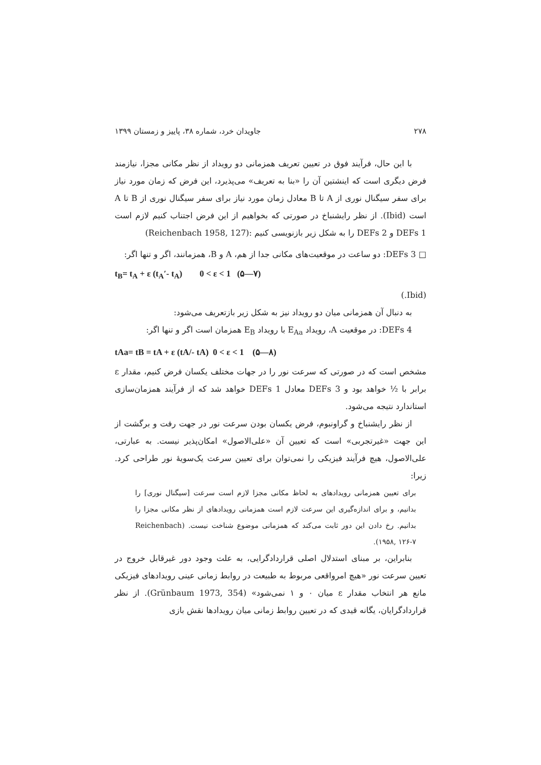۲۷۸ جاویدان خرد، شماره ۳۸، پاییز و زمستان ۱۳۹۹
با این حال، فرآیند فوق در تعیین تعریف همزمانی دو رویداد از نظر مکانی مجزا، نیازمند فرض دیگری است که اینشتین آن را «بنا به تعریف» می‌پذیرد، این فرض که زمان مورد نیاز برای سفر سیگنال نوری از A تا B معادل زمان مورد نیاز برای سفر سیگنال نوری از B تا A است (Ibid). از نظر رایشنباخ در صورتی که بخواهیم از این فرض اجتناب کنیم لازم است DEFs 1 و DEFs 2 را به شکل زیر بازنویسی کنیم :(Reichenbach 1958, 127)
□ DEFs 3: دو ساعت در موقعیت‌های مکانی جدا از هم، A و B، همزمانند، اگر و تنها اگر:
t<sub>B</sub>= t<sub>A</sub> + ε (t<sub>A</sub>′- t<sub>A</sub>) 0 < ε < 1 (۵—۷)
(Ibid.)
به دنبال آن همزمانی میان دو رویداد نیز به شکل زیر بازتعریف می‌شود:
DEFs 4: در موقعیت A، رویداد E<sub>Aa</sub> با رویداد E<sub>B</sub> همزمان است اگر و تنها اگر:
tAa= tB = tA + ε (tA/- tA) 0 < ε < 1 (۵—۸)
مشخص است که در صورتی که سرعت نور را در جهات مختلف یکسان فرض کنیم، مقدار ε برابر با ½ خواهد بود و DEFs 3 معادل DEFs 1 خواهد شد که از فرآیند همزمان‌سازی استاندارد نتیجه می‌شود.
از نظر رایشنباخ و گراونبوم، فرض یکسان بودن سرعت نور در جهت رفت و برگشت از این جهت «غیرتجربی» است که تعیین آن «علی‌الاصول» امکان‌پذیر نیست. به عبارتی، علی‌الاصول، هیچ فرآیند فیزیکی را نمی‌توان برای تعیین سرعت یک‌سویهٔ نور طراحی کرد. زیرا:
برای تعیین همزمانی رویدادهای به لحاظ مکانی مجزا لازم است سرعت [سیگنال نوری] را بدانیم، و برای اندازه‌گیری این سرعت لازم است همزمانی رویدادهای از نظر مکانی مجزا را بدانیم. رخ دادن این دور ثابت می‌کند که همزمانی موضوع شناخت نیست. (Reichenbach ۱۹۵۸, ۱۲۶-۷).
بنابراین، بر مبنای استدلال اصلی قراردادگرایی، به علت وجود دور غیرقابل خروج در تعیین سرعت نور «هیچ امرواقعی مربوط به طبیعت در روابط زمانی عینی رویدادهای فیزیکی مانع هر انتخاب مقدار ε میان ۰ و ۱ نمی‌شود» (Grünbaum 1973, 354). از نظر قراردادگرایان، یگانه قیدی که در تعیین روابط زمانی میان رویدادها نقش بازی